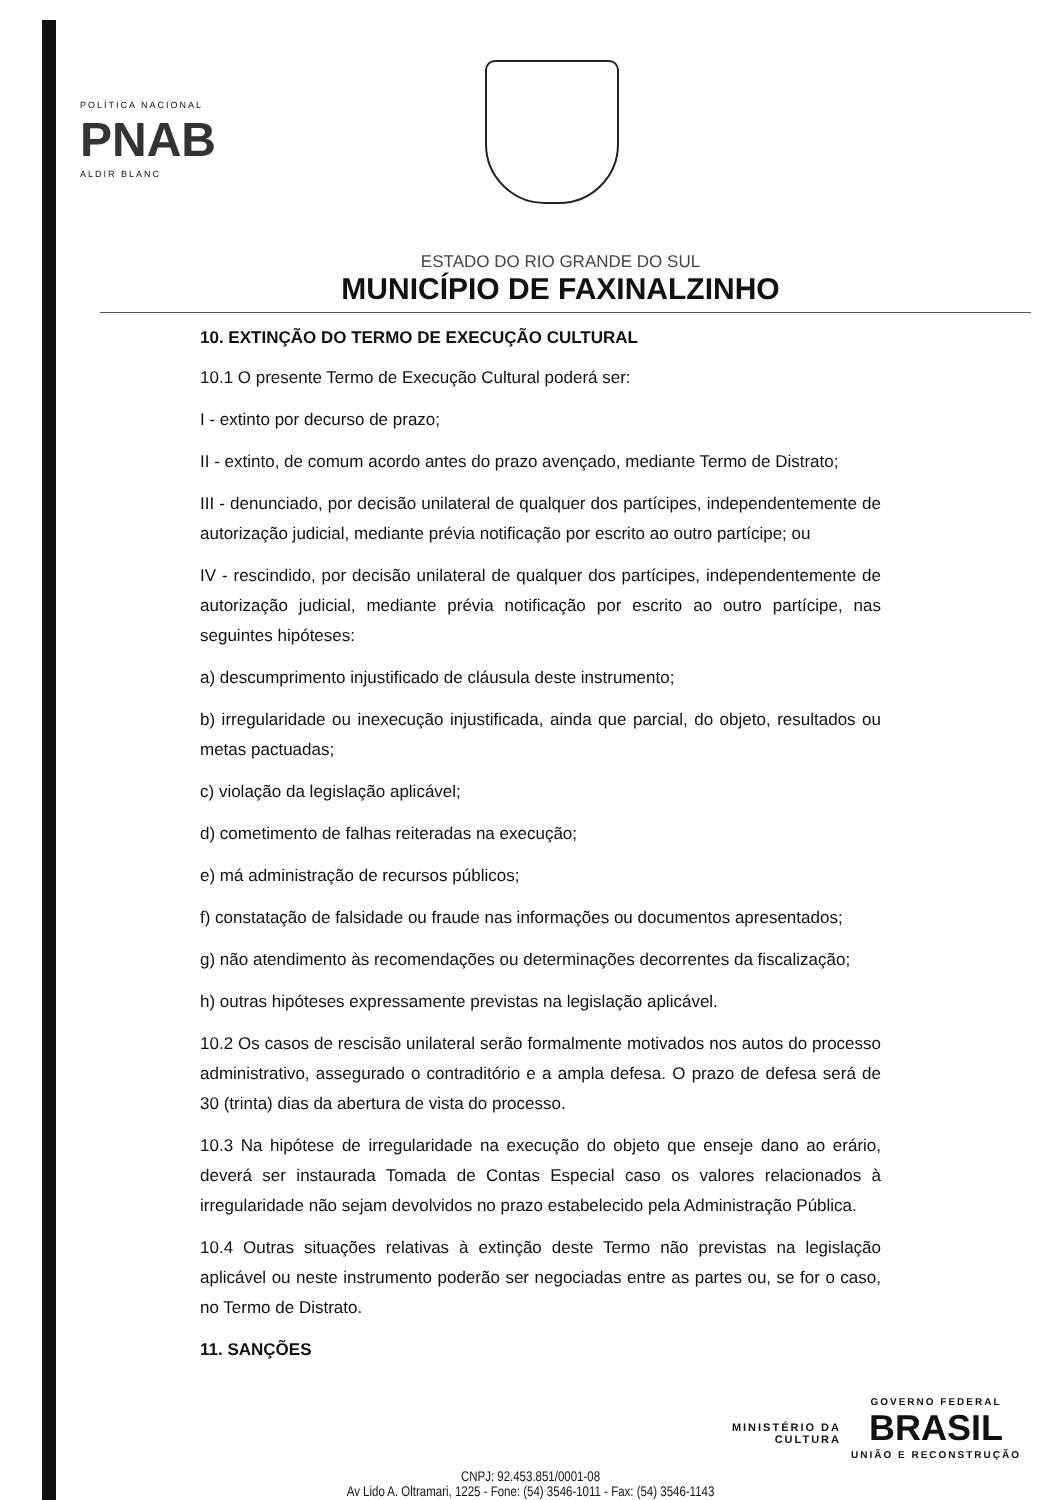POLÍTICA NACIONAL
PNAB
ALDIR BLANC
ESTADO DO RIO GRANDE DO SUL
MUNICÍPIO DE FAXINALZINHO
10. EXTINÇÃO DO TERMO DE EXECUÇÃO CULTURAL
10.1 O presente Termo de Execução Cultural poderá ser:
I - extinto por decurso de prazo;
II - extinto, de comum acordo antes do prazo avençado, mediante Termo de Distrato;
III - denunciado, por decisão unilateral de qualquer dos partícipes, independentemente de autorização judicial, mediante prévia notificação por escrito ao outro partícipe; ou
IV - rescindido, por decisão unilateral de qualquer dos partícipes, independentemente de autorização judicial, mediante prévia notificação por escrito ao outro partícipe, nas seguintes hipóteses:
a) descumprimento injustificado de cláusula deste instrumento;
b) irregularidade ou inexecução injustificada, ainda que parcial, do objeto, resultados ou metas pactuadas;
c) violação da legislação aplicável;
d) cometimento de falhas reiteradas na execução;
e) má administração de recursos públicos;
f) constatação de falsidade ou fraude nas informações ou documentos apresentados;
g) não atendimento às recomendações ou determinações decorrentes da fiscalização;
h) outras hipóteses expressamente previstas na legislação aplicável.
10.2 Os casos de rescisão unilateral serão formalmente motivados nos autos do processo administrativo, assegurado o contraditório e a ampla defesa. O prazo de defesa será de 30 (trinta) dias da abertura de vista do processo.
10.3 Na hipótese de irregularidade na execução do objeto que enseje dano ao erário, deverá ser instaurada Tomada de Contas Especial caso os valores relacionados à irregularidade não sejam devolvidos no prazo estabelecido pela Administração Pública.
10.4 Outras situações relativas à extinção deste Termo não previstas na legislação aplicável ou neste instrumento poderão ser negociadas entre as partes ou, se for o caso, no Termo de Distrato.
11. SANÇÕES
MINISTÉRIO DA
CULTURA
GOVERNO FEDERAL
BRASIL
UNIÃO E RECONSTRUÇÃO
CNPJ: 92.453.851/0001-08
Av Lido A. Oltramari, 1225 - Fone: (54) 3546-1011 - Fax: (54) 3546-1143